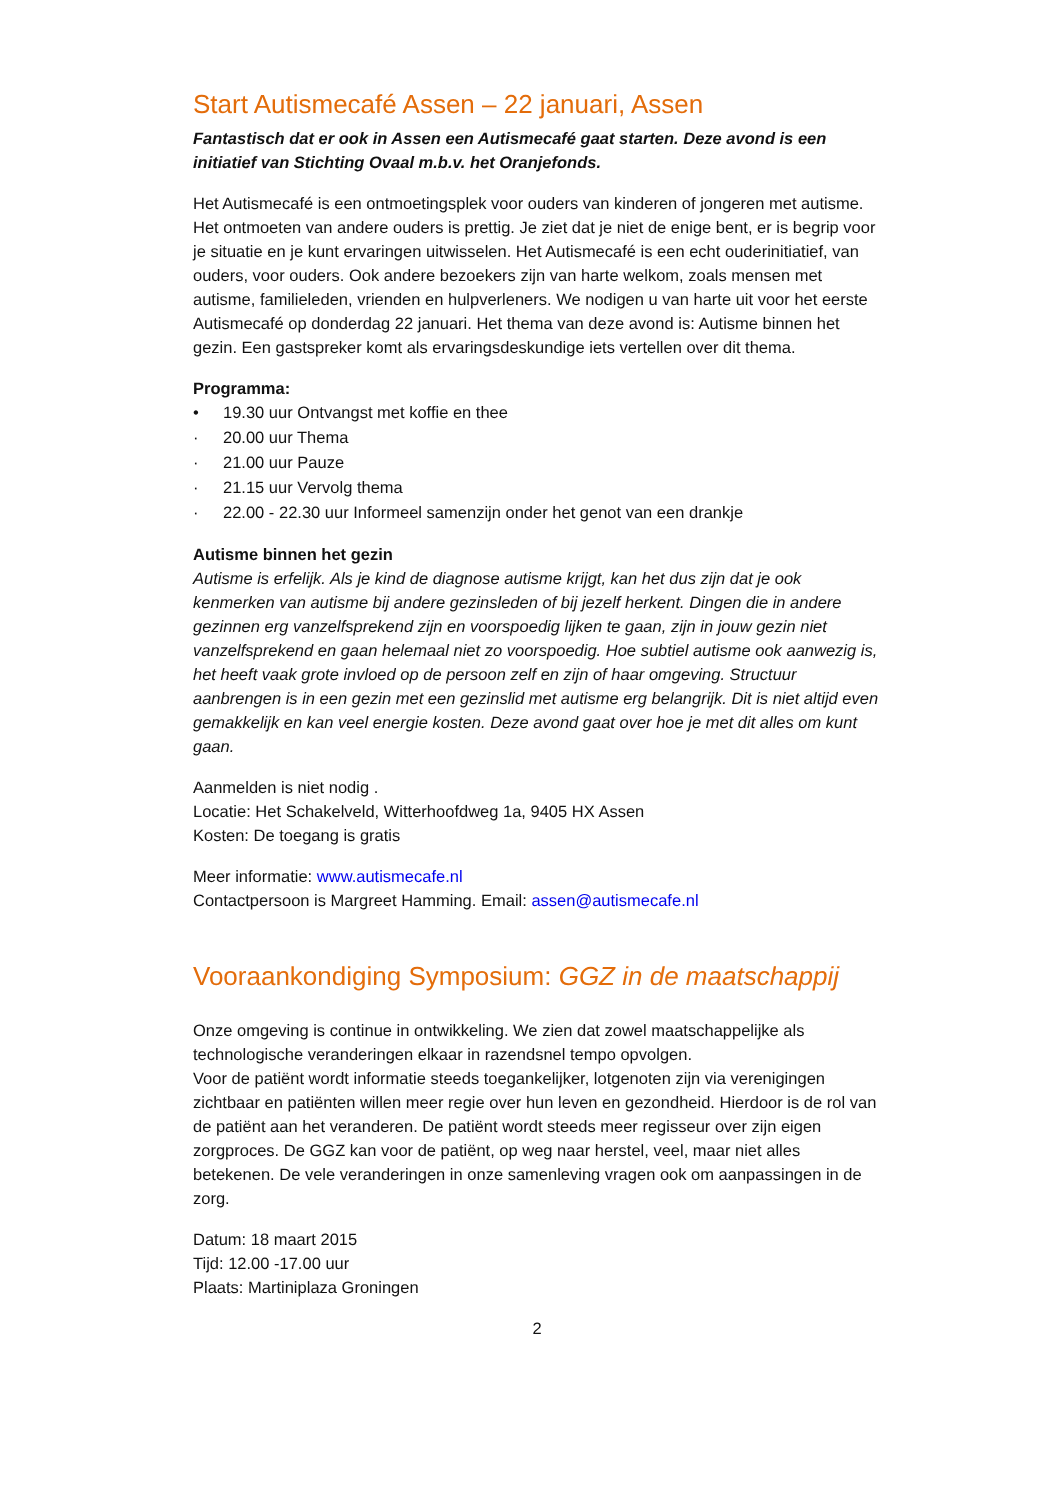Start Autismecafé Assen – 22 januari, Assen
Fantastisch dat er ook in Assen een Autismecafé gaat starten. Deze avond is een initiatief van Stichting Ovaal m.b.v. het Oranjefonds.
Het Autismecafé is een ontmoetingsplek voor ouders van kinderen of jongeren met autisme. Het ontmoeten van andere ouders is prettig. Je ziet dat je niet de enige bent, er is begrip voor je situatie en je kunt ervaringen uitwisselen. Het Autismecafé is een echt ouderinitiatief, van ouders, voor ouders. Ook andere bezoekers zijn van harte welkom, zoals mensen met autisme, familieleden, vrienden en hulpverleners. We nodigen u van harte uit voor het eerste Autismecafé op donderdag 22 januari. Het thema van deze avond is: Autisme binnen het gezin. Een gastspreker komt als ervaringsdeskundige iets vertellen over dit thema.
Programma:
• 19.30 uur Ontvangst met koffie en thee
· 20.00 uur Thema
· 21.00 uur Pauze
· 21.15 uur Vervolg thema
· 22.00 - 22.30 uur Informeel samenzijn onder het genot van een drankje
Autisme binnen het gezin
Autisme is erfelijk. Als je kind de diagnose autisme krijgt, kan het dus zijn dat je ook kenmerken van autisme bij andere gezinsleden of bij jezelf herkent. Dingen die in andere gezinnen erg vanzelfsprekend zijn en voorspoedig lijken te gaan, zijn in jouw gezin niet vanzelfsprekend en gaan helemaal niet zo voorspoedig. Hoe subtiel autisme ook aanwezig is, het heeft vaak grote invloed op de persoon zelf en zijn of haar omgeving. Structuur aanbrengen is in een gezin met een gezinslid met autisme erg belangrijk. Dit is niet altijd even gemakkelijk en kan veel energie kosten. Deze avond gaat over hoe je met dit alles om kunt gaan.
Aanmelden is niet nodig .
Locatie: Het Schakelveld, Witterhoofdweg 1a, 9405 HX Assen
Kosten: De toegang is gratis
Meer informatie: www.autismecafe.nl
Contactpersoon is Margreet Hamming. Email: assen@autismecafe.nl
Vooraankondiging Symposium: GGZ in de maatschappij
Onze omgeving is continue in ontwikkeling. We zien dat zowel maatschappelijke als technologische veranderingen elkaar in razendsnel tempo opvolgen.
Voor de patiënt wordt informatie steeds toegankelijker, lotgenoten zijn via verenigingen zichtbaar en patiënten willen meer regie over hun leven en gezondheid. Hierdoor is de rol van de patiënt aan het veranderen. De patiënt wordt steeds meer regisseur over zijn eigen zorgproces. De GGZ kan voor de patiënt, op weg naar herstel, veel, maar niet alles betekenen. De vele veranderingen in onze samenleving vragen ook om aanpassingen in de zorg.
Datum: 18 maart 2015
Tijd: 12.00 -17.00 uur
Plaats: Martiniplaza Groningen
2